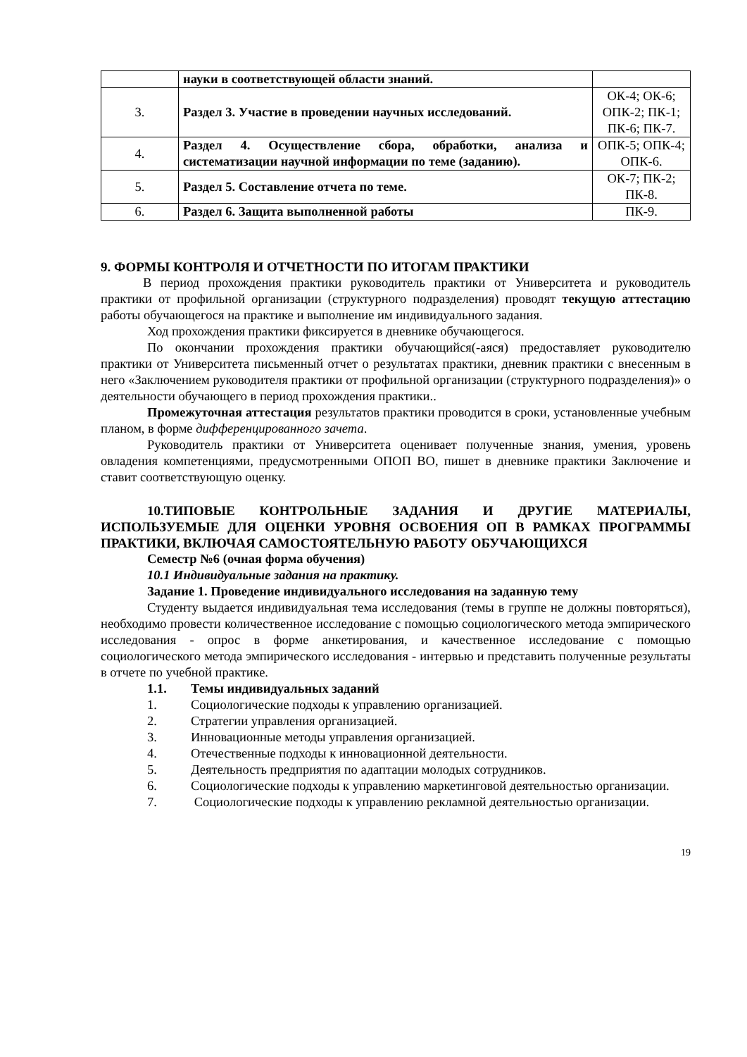| | науки в соответствующей области знаний. | |
| 3. | Раздел 3. Участие в проведении научных исследований. | ОК-4; ОК-6; ОПК-2; ПК-1; ПК-6; ПК-7. |
| 4. | Раздел 4. Осуществление сбора, обработки, анализа и систематизации научной информации по теме (заданию). | ОПК-5; ОПК-4; ОПК-6. |
| 5. | Раздел 5. Составление отчета по теме. | ОК-7; ПК-2; ПК-8. |
| 6. | Раздел 6. Защита выполненной работы | ПК-9. |
9. ФОРМЫ КОНТРОЛЯ И ОТЧЕТНОСТИ ПО ИТОГАМ ПРАКТИКИ
В период прохождения практики руководитель практики от Университета и руководитель практики от профильной организации (структурного подразделения) проводят текущую аттестацию работы обучающегося на практике и выполнение им индивидуального задания.
Ход прохождения практики фиксируется в дневнике обучающегося.
По окончании прохождения практики обучающийся(-аяся) предоставляет руководителю практики от Университета письменный отчет о результатах практики, дневник практики с внесенным в него «Заключением руководителя практики от профильной организации (структурного подразделения)» о деятельности обучающего в период прохождения практики..
Промежуточная аттестация результатов практики проводится в сроки, установленные учебным планом, в форме дифференцированного зачета.
Руководитель практики от Университета оценивает полученные знания, умения, уровень овладения компетенциями, предусмотренными ОПОП ВО, пишет в дневнике практики Заключение и ставит соответствующую оценку.
10.ТИПОВЫЕ КОНТРОЛЬНЫЕ ЗАДАНИЯ И ДРУГИЕ МАТЕРИАЛЫ, ИСПОЛЬЗУЕМЫЕ ДЛЯ ОЦЕНКИ УРОВНЯ ОСВОЕНИЯ ОП В РАМКАХ ПРОГРАММЫ ПРАКТИКИ, ВКЛЮЧАЯ САМОСТОЯТЕЛЬНУЮ РАБОТУ ОБУЧАЮЩИХСЯ
Семестр №6 (очная форма обучения)
10.1 Индивидуальные задания на практику.
Задание 1. Проведение индивидуального исследования на заданную тему
Студенту выдается индивидуальная тема исследования (темы в группе не должны повторяться), необходимо провести количественное исследование с помощью социологического метода эмпирического исследования - опрос в форме анкетирования, и качественное исследование с помощью социологического метода эмпирического исследования - интервью и представить полученные результаты в отчете по учебной практике.
1.1. Темы индивидуальных заданий
1. Социологические подходы к управлению организацией.
2. Стратегии управления организацией.
3. Инновационные методы управления организацией.
4. Отечественные подходы к инновационной деятельности.
5. Деятельность предприятия по адаптации молодых сотрудников.
6. Социологические подходы к управлению маркетинговой деятельностью организации.
7. Социологические подходы к управлению рекламной деятельностью организации.
19